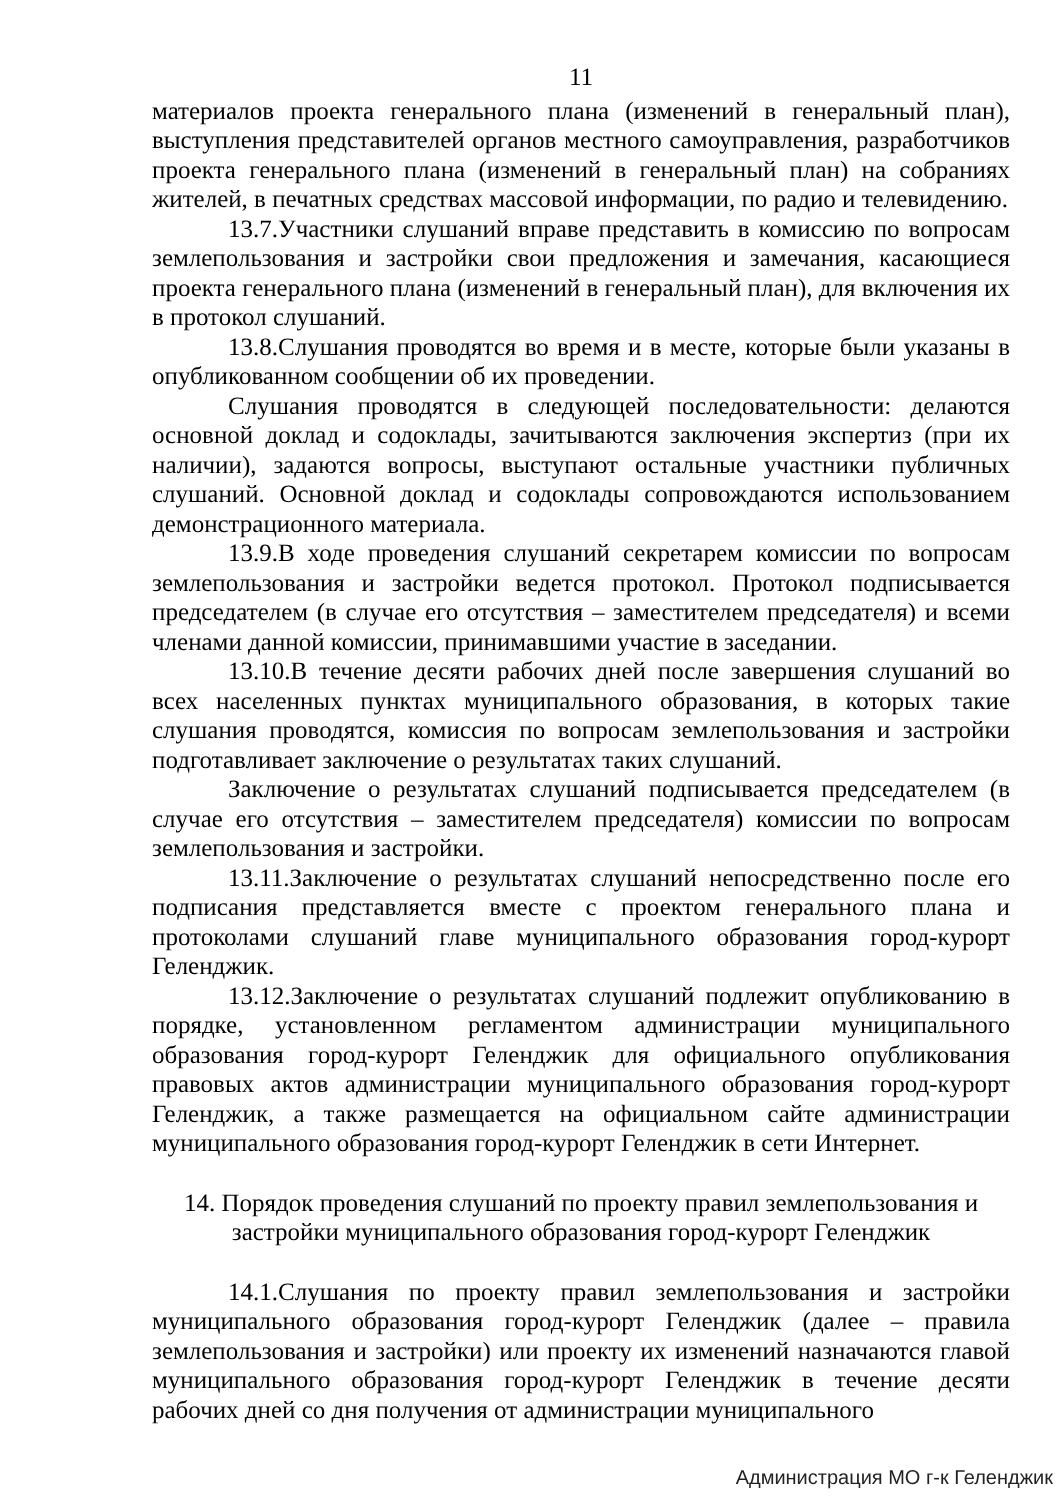11
материалов проекта генерального плана (изменений в генеральный план), выступления представителей органов местного самоуправления, разработчиков проекта генерального плана (изменений в генеральный план) на собраниях жителей, в печатных средствах массовой информации, по радио и телевидению.
13.7.Участники слушаний вправе представить в комиссию по вопросам землепользования и застройки свои предложения и замечания, касающиеся проекта генерального плана (изменений в генеральный план), для включения их в протокол слушаний.
13.8.Слушания проводятся во время и в месте, которые были указаны в опубликованном сообщении об их проведении.
Слушания проводятся в следующей последовательности: делаются основной доклад и содоклады, зачитываются заключения экспертиз (при их наличии), задаются вопросы, выступают остальные участники публичных слушаний. Основной доклад и содоклады сопровождаются использованием демонстрационного материала.
13.9.В ходе проведения слушаний секретарем комиссии по вопросам землепользования и застройки ведется протокол. Протокол подписывается председателем (в случае его отсутствия – заместителем председателя) и всеми членами данной комиссии, принимавшими участие в заседании.
13.10.В течение десяти рабочих дней после завершения слушаний во всех населенных пунктах муниципального образования, в которых такие слушания проводятся, комиссия по вопросам землепользования и застройки подготавливает заключение о результатах таких слушаний.
Заключение о результатах слушаний подписывается председателем (в случае его отсутствия – заместителем председателя) комиссии по вопросам землепользования и застройки.
13.11.Заключение о результатах слушаний непосредственно после его подписания представляется вместе с проектом генерального плана и протоколами слушаний главе муниципального образования город-курорт Геленджик.
13.12.Заключение о результатах слушаний подлежит опубликованию в порядке, установленном регламентом администрации муниципального образования город-курорт Геленджик для официального опубликования правовых актов администрации муниципального образования город-курорт Геленджик, а также размещается на официальном сайте администрации муниципального образования город-курорт Геленджик в сети Интернет.
14. Порядок проведения слушаний по проекту правил землепользования и застройки муниципального образования город-курорт Геленджик
14.1.Слушания по проекту правил землепользования и застройки муниципального образования город-курорт Геленджик (далее – правила землепользования и застройки) или проекту их изменений назначаются главой муниципального образования город-курорт Геленджик в течение десяти рабочих дней со дня получения от администрации муниципального
Администрация МО г-к Геленджик